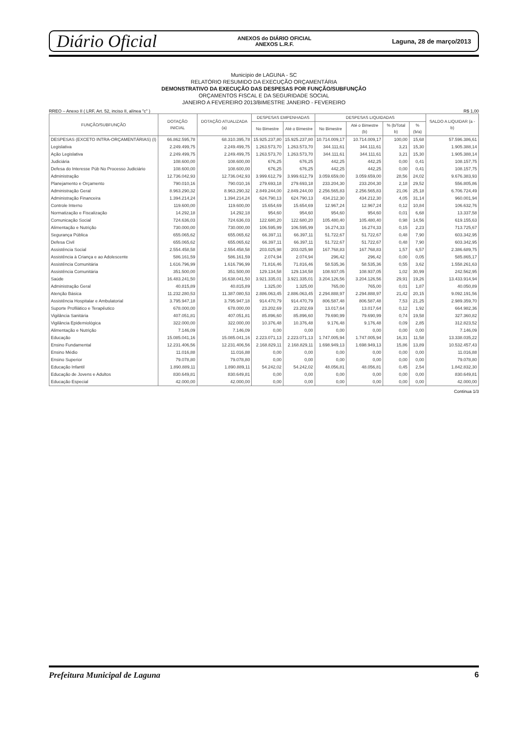Diário Oficial ANEXOS do DIÁRIO OFICIAL
ANEXOS L.R.F. Laguna, 28 de março/2013
Município de LAGUNA - SC
RELATÓRIO RESUMIDO DA EXECUÇÃO ORÇAMENTÁRIA
DEMONSTRATIVO DA EXECUÇÃO DAS DESPESAS POR FUNÇÃO/SUBFUNÇÃO
ORÇAMENTOS FISCAL E DA SEGURIDADE SOCIAL
JANEIRO A FEVEREIRO 2013/BIMESTRE JANEIRO - FEVEREIRO
RREO – Anexo II ( LRF, Art. 52, inciso II, alínea "c" ) R$ 1,00
| FUNÇÃO/SUBFUNÇÃO | DOTAÇÃO INICIAL | DOTAÇÃO ATUALIZADA (a) | DESPESAS EMPENHADAS | | DESPESAS LIQUIDADAS | | | | SALDO A LIQUIDAR (a - b) |
| --- | --- | --- | --- | --- | --- | --- | --- | --- | --- |
| | | | No Bimestre | Até o Bimestre | No Bimestre | Até o Bimestre (b) | % (b/Total b) | % (b/a) | |
| DESPESAS (EXCETO INTRA-ORÇAMENTÁRIAS) (I) | 66.862.595,78 | 68.310.395,78 | 15.925.237,80 | 15.925.237,80 | 10.714.009,17 | 10.714.009,17 | 100,00 | 15,68 | 57.596.386,61 |
| Legislativa | 2.249.499,75 | 2.249.499,75 | 1.263.573,70 | 1.263.573,70 | 344.111,61 | 344.111,61 | 3,21 | 15,30 | 1.905.388,14 |
| Ação Legislativa | 2.249.499,75 | 2.249.499,75 | 1.263.573,70 | 1.263.573,70 | 344.111,61 | 344.111,61 | 3,21 | 15,30 | 1.905.388,14 |
| Judiciária | 108.600,00 | 108.600,00 | 676,25 | 676,25 | 442,25 | 442,25 | 0,00 | 0,41 | 108.157,75 |
| Defesa do Interesse Púb No Processo Judiciário | 108.600,00 | 108.600,00 | 676,25 | 676,25 | 442,25 | 442,25 | 0,00 | 0,41 | 108.157,75 |
| Administração | 12.736.042,93 | 12.736.042,93 | 3.999.612,79 | 3.999.612,79 | 3.059.659,00 | 3.059.659,00 | 28,56 | 24,02 | 9.676.383,93 |
| Planejamento e Orçamento | 790.010,16 | 790.010,16 | 279.693,18 | 279.693,18 | 233.204,30 | 233.204,30 | 2,18 | 29,52 | 556.805,86 |
| Administração Geral | 8.963.290,32 | 8.963.290,32 | 2.849.244,00 | 2.849.244,00 | 2.256.565,83 | 2.256.565,83 | 21,06 | 25,18 | 6.706.724,49 |
| Administração Financeira | 1.394.214,24 | 1.394.214,24 | 624.790,13 | 624.790,13 | 434.212,30 | 434.212,30 | 4,05 | 31,14 | 960.001,94 |
| Controle Interno | 119.600,00 | 119.600,00 | 15.654,69 | 15.654,69 | 12.967,24 | 12.967,24 | 0,12 | 10,84 | 106.632,76 |
| Normatização e Fiscalização | 14.292,18 | 14.292,18 | 954,60 | 954,60 | 954,60 | 954,60 | 0,01 | 6,68 | 13.337,58 |
| Comunicação Social | 724.636,03 | 724.636,03 | 122.680,20 | 122.680,20 | 105.480,40 | 105.480,40 | 0,98 | 14,56 | 619.155,63 |
| Alimentação e Nutrição | 730.000,00 | 730.000,00 | 106.595,99 | 106.595,99 | 16.274,33 | 16.274,33 | 0,15 | 2,23 | 713.725,67 |
| Segurança Pública | 655.065,62 | 655.065,62 | 66.397,11 | 66.397,11 | 51.722,67 | 51.722,67 | 0,48 | 7,90 | 603.342,95 |
| Defesa Civil | 655.065,62 | 655.065,62 | 66.397,11 | 66.397,11 | 51.722,67 | 51.722,67 | 0,48 | 7,90 | 603.342,95 |
| Assistência Social | 2.554.458,58 | 2.554.458,58 | 203.025,98 | 203.025,98 | 167.768,83 | 167.768,83 | 1,57 | 6,57 | 2.386.689,75 |
| Assistência à Criança e ao Adolescente | 586.161,59 | 586.161,59 | 2.074,94 | 2.074,94 | 296,42 | 296,42 | 0,00 | 0,05 | 585.865,17 |
| Assistência Comunitária | 1.616.796,99 | 1.616.796,99 | 71.816,46 | 71.816,46 | 58.535,36 | 58.535,36 | 0,55 | 3,62 | 1.558.261,63 |
| Assistência Comunitária | 351.500,00 | 351.500,00 | 129.134,58 | 129.134,58 | 108.937,05 | 108.937,05 | 1,02 | 30,99 | 242.562,95 |
| Saúde | 16.483.241,50 | 16.638.041,50 | 3.921.335,01 | 3.921.335,01 | 3.204.126,56 | 3.204.126,56 | 29,91 | 19,26 | 13.433.914,94 |
| Administração Geral | 40.815,89 | 40.815,89 | 1.325,00 | 1.325,00 | 765,00 | 765,00 | 0,01 | 1,87 | 40.050,89 |
| Atenção Básica | 11.232.280,53 | 11.387.080,53 | 2.886.063,45 | 2.886.063,45 | 2.294.888,97 | 2.294.888,97 | 21,42 | 20,15 | 9.092.191,56 |
| Assistência Hospitalar e Ambulatorial | 3.795.947,18 | 3.795.947,18 | 914.470,79 | 914.470,79 | 806.587,48 | 806.587,48 | 7,53 | 21,25 | 2.989.359,70 |
| Suporte Profilático e Terapêutico | 678.000,00 | 678.000,00 | 23.202,69 | 23.202,69 | 13.017,64 | 13.017,64 | 0,12 | 1,92 | 664.982,36 |
| Vigilância Sanitária | 407.051,81 | 407.051,81 | 85.896,60 | 85.896,60 | 79.690,99 | 79.690,99 | 0,74 | 19,58 | 327.360,82 |
| Vigilância Epidemiológica | 322.000,00 | 322.000,00 | 10.376,48 | 10.376,48 | 9.176,48 | 9.176,48 | 0,09 | 2,85 | 312.823,52 |
| Alimentação e Nutrição | 7.146,09 | 7.146,09 | 0,00 | 0,00 | 0,00 | 0,00 | 0,00 | 0,00 | 7.146,09 |
| Educação | 15.085.041,16 | 15.085.041,16 | 2.223.071,13 | 2.223.071,13 | 1.747.005,94 | 1.747.005,94 | 16,31 | 11,58 | 13.338.035,22 |
| Ensino Fundamental | 12.231.406,56 | 12.231.406,56 | 2.168.829,11 | 2.168.829,11 | 1.698.949,13 | 1.698.949,13 | 15,86 | 13,89 | 10.532.457,43 |
| Ensino Médio | 11.016,88 | 11.016,88 | 0,00 | 0,00 | 0,00 | 0,00 | 0,00 | 0,00 | 11.016,88 |
| Ensino Superior | 79.078,80 | 79.078,80 | 0,00 | 0,00 | 0,00 | 0,00 | 0,00 | 0,00 | 79.078,80 |
| Educação Infantil | 1.890.889,11 | 1.890.889,11 | 54.242,02 | 54.242,02 | 48.056,81 | 48.056,81 | 0,45 | 2,54 | 1.842.832,30 |
| Educação de Jovens e Adultos | 830.649,81 | 830.649,81 | 0,00 | 0,00 | 0,00 | 0,00 | 0,00 | 0,00 | 830.649,81 |
| Educação Especial | 42.000,00 | 42.000,00 | 0,00 | 0,00 | 0,00 | 0,00 | 0,00 | 0,00 | 42.000,00 |
Continua 1/3
Prefeitura Municipal de Laguna 6